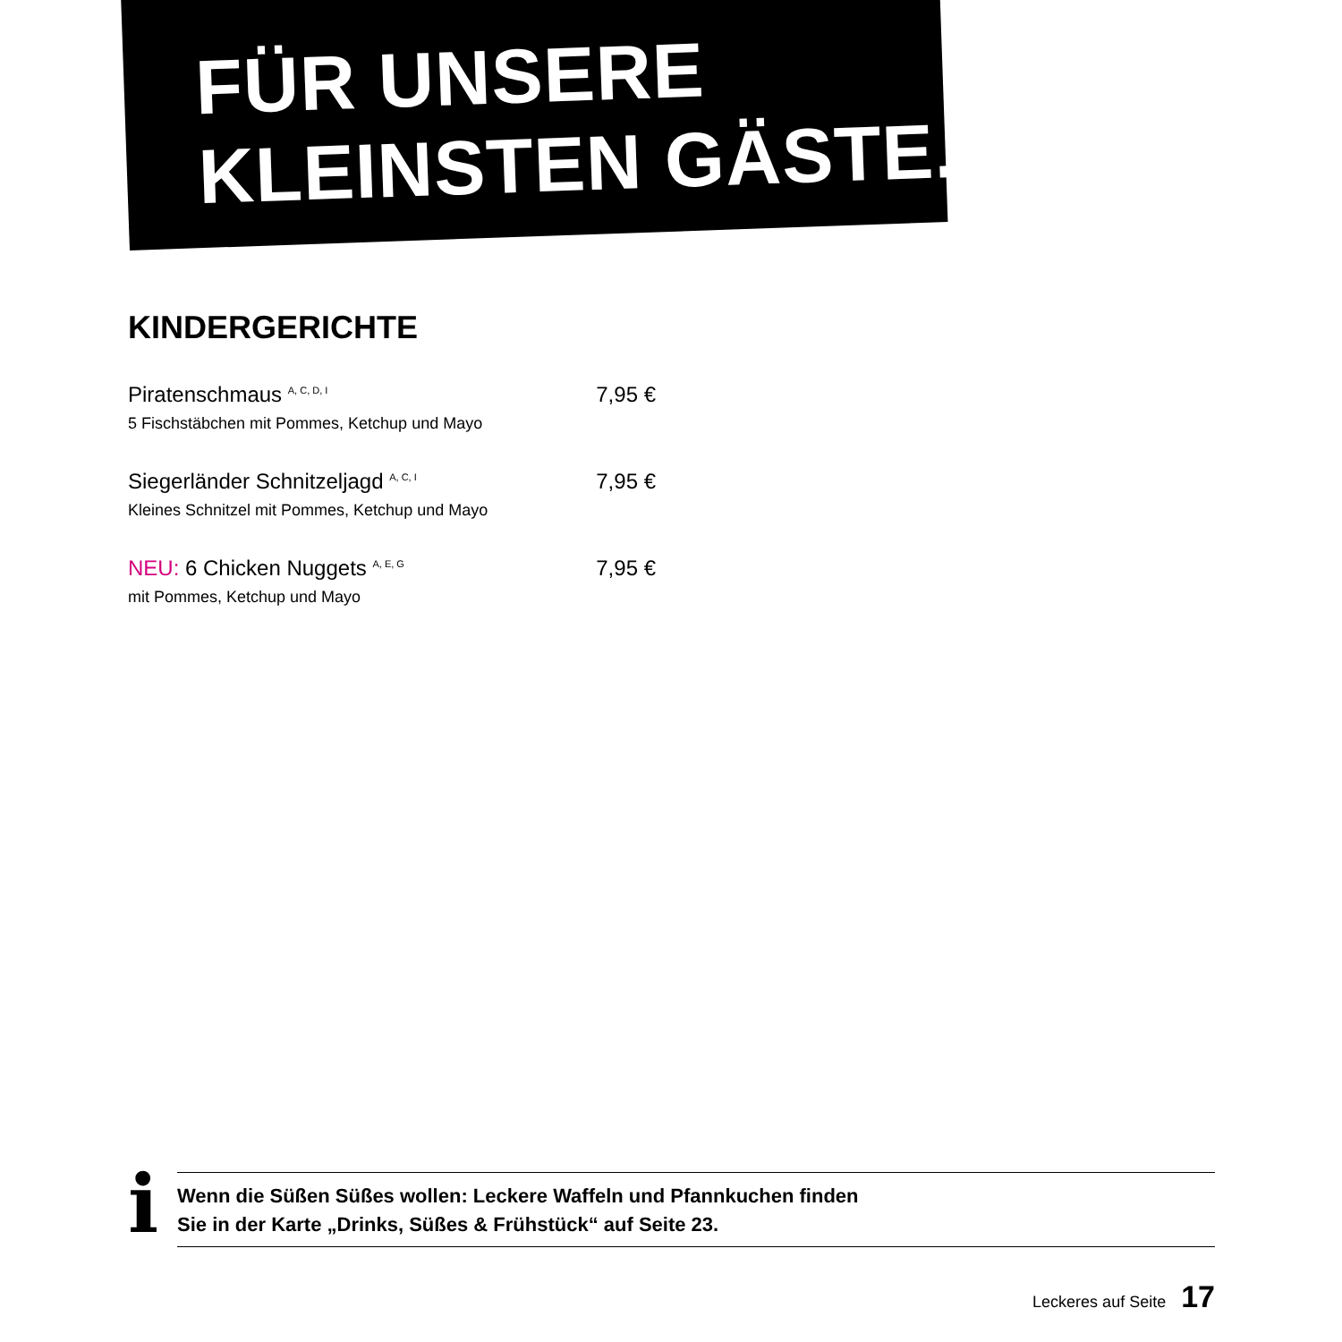FÜR UNSERE
KLEINSTEN GÄSTE.
KINDERGERICHTE
Piratenschmaus <sup>A, C, D, I</sup> 7,95 €
5 Fischstäbchen mit Pommes, Ketchup und Mayo
Siegerländer Schnitzeljagd <sup>A, C, I</sup> 7,95 €
Kleines Schnitzel mit Pommes, Ketchup und Mayo
NEU: 6 Chicken Nuggets <sup>A, E, G</sup> 7,95 €
mit Pommes, Ketchup und Mayo
i
Wenn die Süßen Süßes wollen: Leckere Waffeln und Pfannkuchen finden
Sie in der Karte „Drinks, Süßes & Frühstück“ auf Seite 23.
Leckeres auf Seite 17